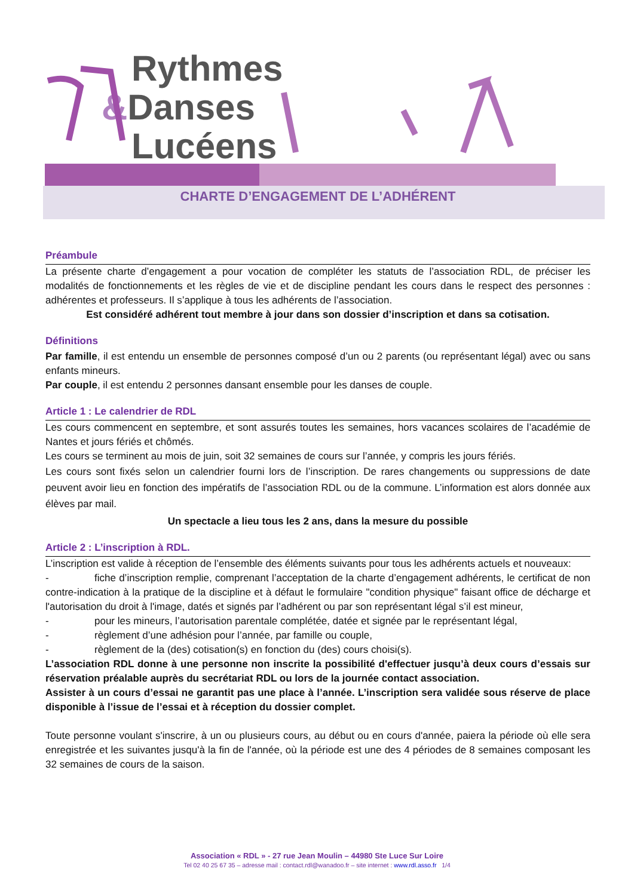Rythmes
&Danses
Lucéens
CHARTE D’ENGAGEMENT DE L’ADHÉRENT
Préambule
La présente charte d’engagement a pour vocation de compléter les statuts de l’association RDL, de préciser les modalités de fonctionnements et les règles de vie et de discipline pendant les cours dans le respect des personnes : adhérentes et professeurs. Il s’applique à tous les adhérents de l’association.
Est considéré adhérent tout membre à jour dans son dossier d’inscription et dans sa cotisation.
Définitions
Par famille, il est entendu un ensemble de personnes composé d’un ou 2 parents (ou représentant légal) avec ou sans enfants mineurs.
Par couple, il est entendu 2 personnes dansant ensemble pour les danses de couple.
Article 1 : Le calendrier de RDL
Les cours commencent en septembre, et sont assurés toutes les semaines, hors vacances scolaires de l’académie de Nantes et jours fériés et chômés.
Les cours se terminent au mois de juin, soit 32 semaines de cours sur l’année, y compris les jours fériés.
Les cours sont fixés selon un calendrier fourni lors de l’inscription. De rares changements ou suppressions de date peuvent avoir lieu en fonction des impératifs de l’association RDL ou de la commune. L’information est alors donnée aux élèves par mail.
Un spectacle a lieu tous les 2 ans, dans la mesure du possible
Article 2 : L’inscription à RDL.
L’inscription est valide à réception de l’ensemble des éléments suivants pour tous les adhérents actuels et nouveaux:
- fiche d’inscription remplie, comprenant l’acceptation de la charte d’engagement adhérents, le certificat de non contre-indication à la pratique de la discipline et à défaut le formulaire "condition physique" faisant office de décharge et l'autorisation du droit à l'image, datés et signés par l’adhérent ou par son représentant légal s’il est mineur,
- pour les mineurs, l’autorisation parentale complétée, datée et signée par le représentant légal,
- règlement d’une adhésion pour l’année, par famille ou couple,
- règlement de la (des) cotisation(s) en fonction du (des) cours choisi(s).
L’association RDL donne à une personne non inscrite la possibilité d'effectuer jusqu’à deux cours d’essais sur réservation préalable auprès du secrétariat RDL ou lors de la journée contact association.
Assister à un cours d’essai ne garantit pas une place à l’année. L’inscription sera validée sous réserve de place disponible à l’issue de l’essai et à réception du dossier complet.
Toute personne voulant s'inscrire, à un ou plusieurs cours, au début ou en cours d'année, paiera la période où elle sera enregistrée et les suivantes jusqu'à la fin de l'année, où la période est une des 4 périodes de 8 semaines composant les 32 semaines de cours de la saison.
Association « RDL » - 27 rue Jean Moulin – 44980 Ste Luce Sur Loire
Tel 02 40 25 67 35 – adresse mail : contact.rdl@wanadoo.fr – site internet : www.rdl.asso.fr 1/4